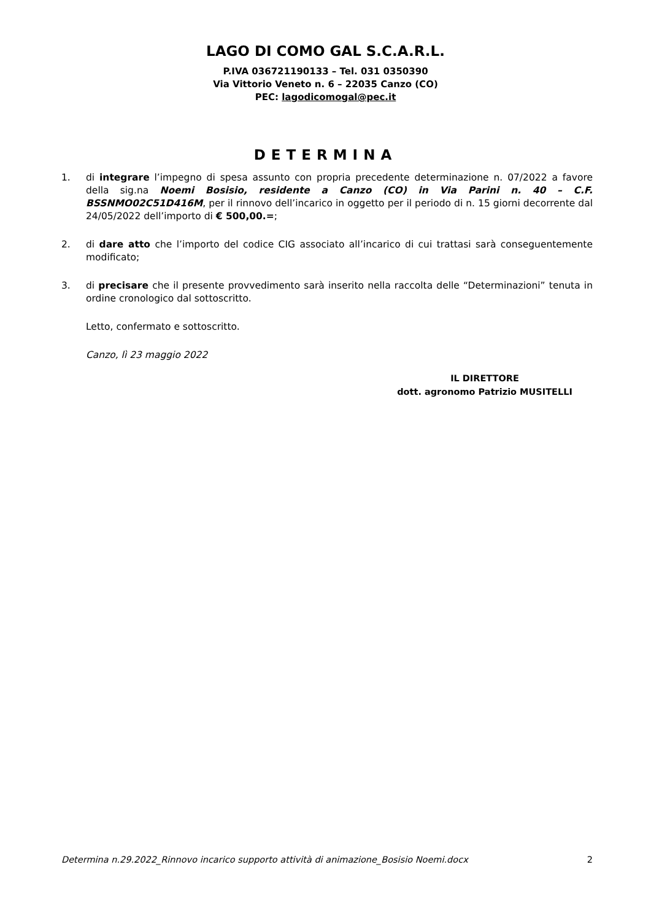LAGO DI COMO GAL S.C.A.R.L.
P.IVA 036721190133 – Tel. 031 0350390
Via Vittorio Veneto n. 6 – 22035 Canzo (CO)
PEC: lagodicomogal@pec.it
DETERMINA
1. di integrare l’impegno di spesa assunto con propria precedente determinazione n. 07/2022 a favore della sig.na Noemi Bosisio, residente a Canzo (CO) in Via Parini n. 40 – C.F. BSSNMO02C51D416M, per il rinnovo dell’incarico in oggetto per il periodo di n. 15 giorni decorrente dal 24/05/2022 dell’importo di € 500,00.=;
2. di dare atto che l’importo del codice CIG associato all’incarico di cui trattasi sarà conseguentemente modificato;
3. di precisare che il presente provvedimento sarà inserito nella raccolta delle “Determinazioni” tenuta in ordine cronologico dal sottoscritto.
Letto, confermato e sottoscritto.
Canzo, lì 23 maggio 2022
IL DIRETTORE
dott. agronomo Patrizio MUSITELLI
Determina n.29.2022_Rinnovo incarico supporto attività di animazione_Bosisio Noemi.docx 2